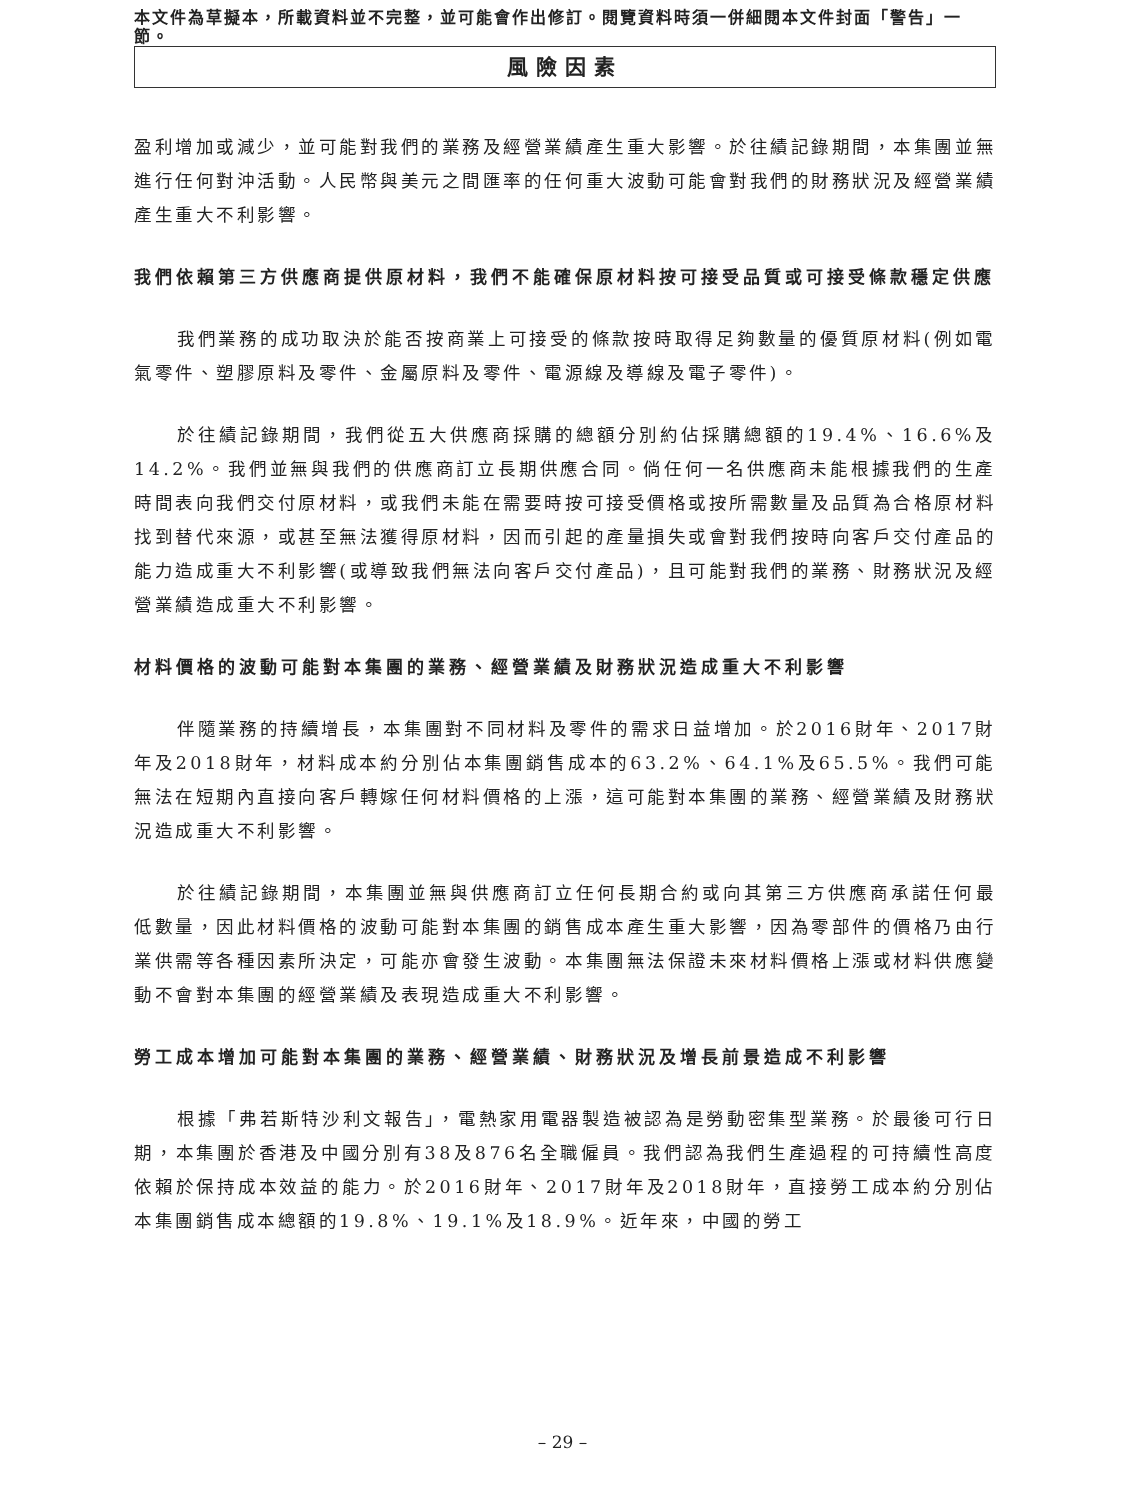本文件為草擬本，所載資料並不完整，並可能會作出修訂。閱覽資料時須一併細閱本文件封面「警告」一節。
風險因素
盈利增加或減少，並可能對我們的業務及經營業績產生重大影響。於往績記錄期間，本集團並無進行任何對沖活動。人民幣與美元之間匯率的任何重大波動可能會對我們的財務狀況及經營業績產生重大不利影響。
我們依賴第三方供應商提供原材料，我們不能確保原材料按可接受品質或可接受條款穩定供應
我們業務的成功取決於能否按商業上可接受的條款按時取得足夠數量的優質原材料(例如電氣零件、塑膠原料及零件、金屬原料及零件、電源線及導線及電子零件)。
於往績記錄期間，我們從五大供應商採購的總額分別約佔採購總額的19.4%、16.6%及14.2%。我們並無與我們的供應商訂立長期供應合同。倘任何一名供應商未能根據我們的生產時間表向我們交付原材料，或我們未能在需要時按可接受價格或按所需數量及品質為合格原材料找到替代來源，或甚至無法獲得原材料，因而引起的產量損失或會對我們按時向客戶交付產品的能力造成重大不利影響(或導致我們無法向客戶交付產品)，且可能對我們的業務、財務狀況及經營業績造成重大不利影響。
材料價格的波動可能對本集團的業務、經營業績及財務狀況造成重大不利影響
伴隨業務的持續增長，本集團對不同材料及零件的需求日益增加。於2016財年、2017財年及2018財年，材料成本約分別佔本集團銷售成本的63.2%、64.1%及65.5%。我們可能無法在短期內直接向客戶轉嫁任何材料價格的上漲，這可能對本集團的業務、經營業績及財務狀況造成重大不利影響。
於往績記錄期間，本集團並無與供應商訂立任何長期合約或向其第三方供應商承諾任何最低數量，因此材料價格的波動可能對本集團的銷售成本產生重大影響，因為零部件的價格乃由行業供需等各種因素所決定，可能亦會發生波動。本集團無法保證未來材料價格上漲或材料供應變動不會對本集團的經營業績及表現造成重大不利影響。
勞工成本增加可能對本集團的業務、經營業績、財務狀況及增長前景造成不利影響
根據「弗若斯特沙利文報告」，電熱家用電器製造被認為是勞動密集型業務。於最後可行日期，本集團於香港及中國分別有38及876名全職僱員。我們認為我們生產過程的可持續性高度依賴於保持成本效益的能力。於2016財年、2017財年及2018財年，直接勞工成本約分別佔本集團銷售成本總額的19.8%、19.1%及18.9%。近年來，中國的勞工
– 29 –